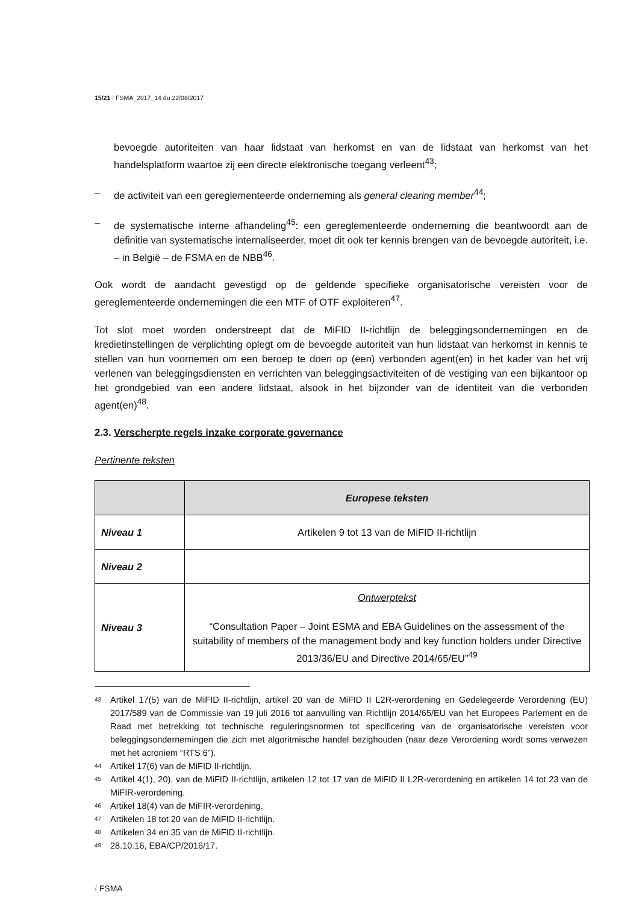15/21 / FSMA_2017_14 du 22/08/2017
bevoegde autoriteiten van haar lidstaat van herkomst en van de lidstaat van herkomst van het handelsplatform waartoe zij een directe elektronische toegang verleent<sup>43</sup>;
– de activiteit van een gereglementeerde onderneming als general clearing member<sup>44</sup>;
– de systematische interne afhandeling<sup>45</sup>: een gereglementeerde onderneming die beantwoordt aan de definitie van systematische internaliseerder, moet dit ook ter kennis brengen van de bevoegde autoriteit, i.e. – in België – de FSMA en de NBB<sup>46</sup>.
Ook wordt de aandacht gevestigd op de geldende specifieke organisatorische vereisten voor de gereglementeerde ondernemingen die een MTF of OTF exploiteren<sup>47</sup>.
Tot slot moet worden onderstreept dat de MiFID II-richtlijn de beleggingsondernemingen en de kredietinstellingen de verplichting oplegt om de bevoegde autoriteit van hun lidstaat van herkomst in kennis te stellen van hun voornemen om een beroep te doen op (een) verbonden agent(en) in het kader van het vrij verlenen van beleggingsdiensten en verrichten van beleggingsactiviteiten of de vestiging van een bijkantoor op het grondgebied van een andere lidstaat, alsook in het bijzonder van de identiteit van die verbonden agent(en)<sup>48</sup>.
2.3. Verscherpte regels inzake corporate governance
Pertinente teksten
| | Europese teksten |
| --- | --- |
| Niveau 1 | Artikelen 9 tot 13 van de MiFID II-richtlijn |
| Niveau 2 | |
| Niveau 3 | Ontwerptekst “Consultation Paper – Joint ESMA and EBA Guidelines on the assessment of the suitability of members of the management body and key function holders under Directive 2013/36/EU and Directive 2014/65/EU”<sup>49</sup> |
<sup>43</sup> Artikel 17(5) van de MiFID II-richtlijn, artikel 20 van de MiFID II L2R-verordening en Gedelegeerde Verordening (EU) 2017/589 van de Commissie van 19 juli 2016 tot aanvulling van Richtlijn 2014/65/EU van het Europees Parlement en de Raad met betrekking tot technische reguleringsnormen tot specificering van de organisatorische vereisten voor beleggingsondernemingen die zich met algoritmische handel bezighouden (naar deze Verordening wordt soms verwezen met het acroniem “RTS 6”).
<sup>44</sup> Artikel 17(6) van de MiFID II-richtlijn.
<sup>45</sup> Artikel 4(1), 20), van de MiFID II-richtlijn, artikelen 12 tot 17 van de MiFID II L2R-verordening en artikelen 14 tot 23 van de MiFIR-verordening.
<sup>46</sup> Artikel 18(4) van de MiFIR-verordening.
<sup>47</sup> Artikelen 18 tot 20 van de MiFID II-richtlijn.
<sup>48</sup> Artikelen 34 en 35 van de MiFID II-richtlijn.
<sup>49</sup> 28.10.16, EBA/CP/2016/17.
/ FSMA